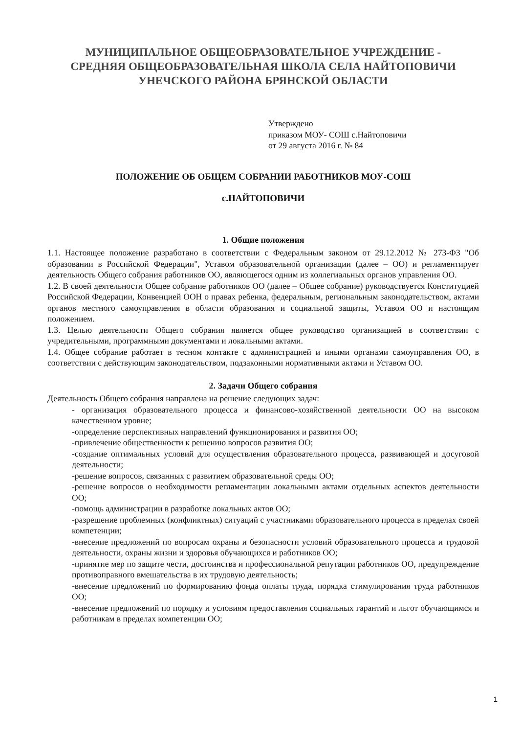МУНИЦИПАЛЬНОЕ ОБЩЕОБРАЗОВАТЕЛЬНОЕ УЧРЕЖДЕНИЕ -
СРЕДНЯЯ ОБЩЕОБРАЗОВАТЕЛЬНАЯ ШКОЛА СЕЛА НАЙТОПОВИЧИ
УНЕЧСКОГО РАЙОНА БРЯНСКОЙ ОБЛАСТИ
Утверждено
приказом МОУ- СОШ с.Найтоповичи
от 29 августа 2016 г. № 84
ПОЛОЖЕНИЕ ОБ ОБЩЕМ СОБРАНИИ РАБОТНИКОВ МОУ-СОШ
с.НАЙТОПОВИЧИ
1. Общие положения
1.1. Настоящее положение разработано в соответствии с Федеральным законом от 29.12.2012 № 273-ФЗ "Об образовании в Российской Федерации", Уставом образовательной организации (далее – ОО) и регламентирует деятельность Общего собрания работников ОО, являющегося одним из коллегиальных органов управления ОО.
1.2. В своей деятельности Общее собрание работников ОО (далее – Общее собрание) руководствуется Конституцией Российской Федерации, Конвенцией ООН о правах ребенка, федеральным, региональным законодательством, актами органов местного самоуправления в области образования и социальной защиты, Уставом ОО и настоящим положением.
1.3. Целью деятельности Общего собрания является общее руководство организацией в соответствии с учредительными, программными документами и локальными актами.
1.4. Общее собрание работает в тесном контакте с администрацией и иными органами самоуправления ОО, в соответствии с действующим законодательством, подзаконными нормативными актами и Уставом ОО.
2. Задачи Общего собрания
Деятельность Общего собрания направлена на решение следующих задач:
- организация образовательного процесса и финансово-хозяйственной деятельности ОО на высоком качественном уровне;
-определение перспективных направлений функционирования и развития ОО;
-привлечение общественности к решению вопросов развития ОО;
-создание оптимальных условий для осуществления образовательного процесса, развивающей и досуговой деятельности;
-решение вопросов, связанных с развитием образовательной среды ОО;
-решение вопросов о необходимости регламентации локальными актами отдельных аспектов деятельности ОО;
-помощь администрации в разработке локальных актов ОО;
-разрешение проблемных (конфликтных) ситуаций с участниками образовательного процесса в пределах своей компетенции;
-внесение предложений по вопросам охраны и безопасности условий образовательного процесса и трудовой деятельности, охраны жизни и здоровья обучающихся и работников ОО;
-принятие мер по защите чести, достоинства и профессиональной репутации работников ОО, предупреждение противоправного вмешательства в их трудовую деятельность;
-внесение предложений по формированию фонда оплаты труда, порядка стимулирования труда работников ОО;
-внесение предложений по порядку и условиям предоставления социальных гарантий и льгот обучающимся и работникам в пределах компетенции ОО;
1